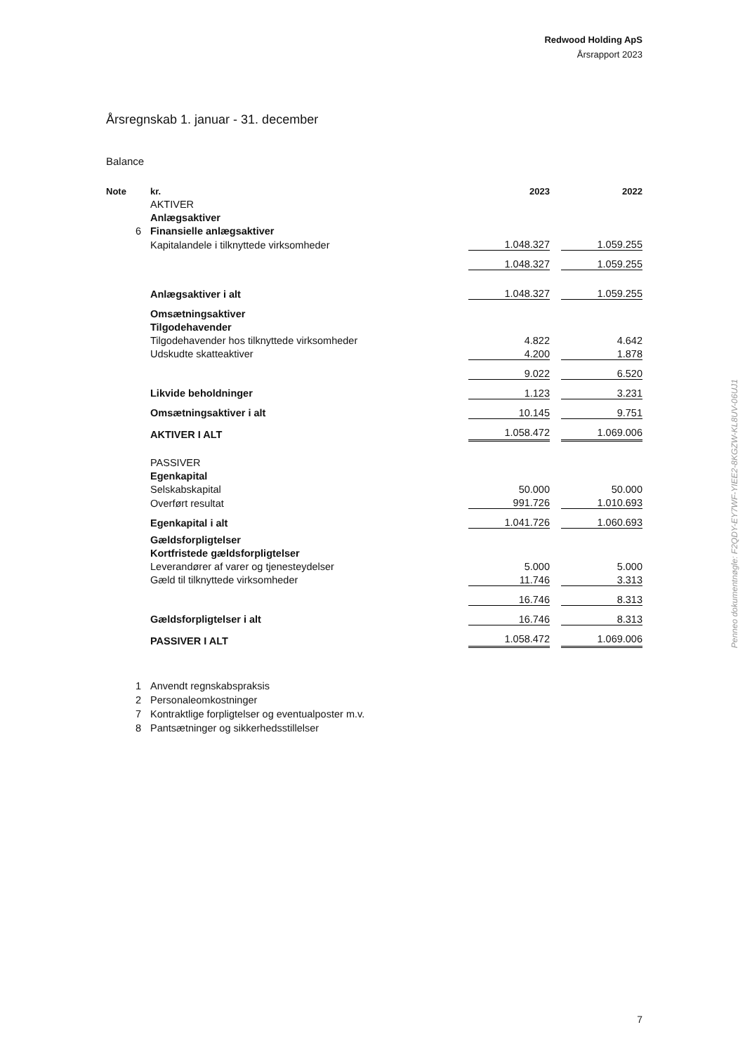Redwood Holding ApS
Årsrapport 2023
Årsregnskab 1. januar - 31. december
Balance
| Note | kr. | 2023 | | 2022 |
| --- | --- | --- | --- | --- |
| | AKTIVER | | | |
| | Anlægsaktiver | | | |
| 6 | Finansielle anlægsaktiver | | | |
| | Kapitalandele i tilknyttede virksomheder | 1.048.327 | | 1.059.255 |
| | | 1.048.327 | | 1.059.255 |
| | Anlægsaktiver i alt | 1.048.327 | | 1.059.255 |
| | Omsætningsaktiver | | | |
| | Tilgodehavender | | | |
| | Tilgodehavender hos tilknyttede virksomheder | 4.822 | | 4.642 |
| | Udskudte skatteaktiver | 4.200 | | 1.878 |
| | | 9.022 | | 6.520 |
| | Likvide beholdninger | 1.123 | | 3.231 |
| | Omsætningsaktiver i alt | 10.145 | | 9.751 |
| | AKTIVER I ALT | 1.058.472 | | 1.069.006 |
| | PASSIVER | | | |
| | Egenkapital | | | |
| | Selskabskapital | 50.000 | | 50.000 |
| | Overført resultat | 991.726 | | 1.010.693 |
| | Egenkapital i alt | 1.041.726 | | 1.060.693 |
| | Gældsforpligtelser | | | |
| | Kortfristede gældsforpligtelser | | | |
| | Leverandører af varer og tjenesteydelser | 5.000 | | 5.000 |
| | Gæld til tilknyttede virksomheder | 11.746 | | 3.313 |
| | | 16.746 | | 8.313 |
| | Gældsforpligtelser i alt | 16.746 | | 8.313 |
| | PASSIVER I ALT | 1.058.472 | | 1.069.006 |
| 1 | Anvendt regnskabspraksis |
| 2 | Personaleomkostninger |
| 7 | Kontraktlige forpligtelser og eventualposter m.v. |
| 8 | Pantsætninger og sikkerhedsstillelser |
Penneo dokumentnøgle: F2QDY-EY7WF-YIEE2-8KGZW-KL8UV-06UJ1
7